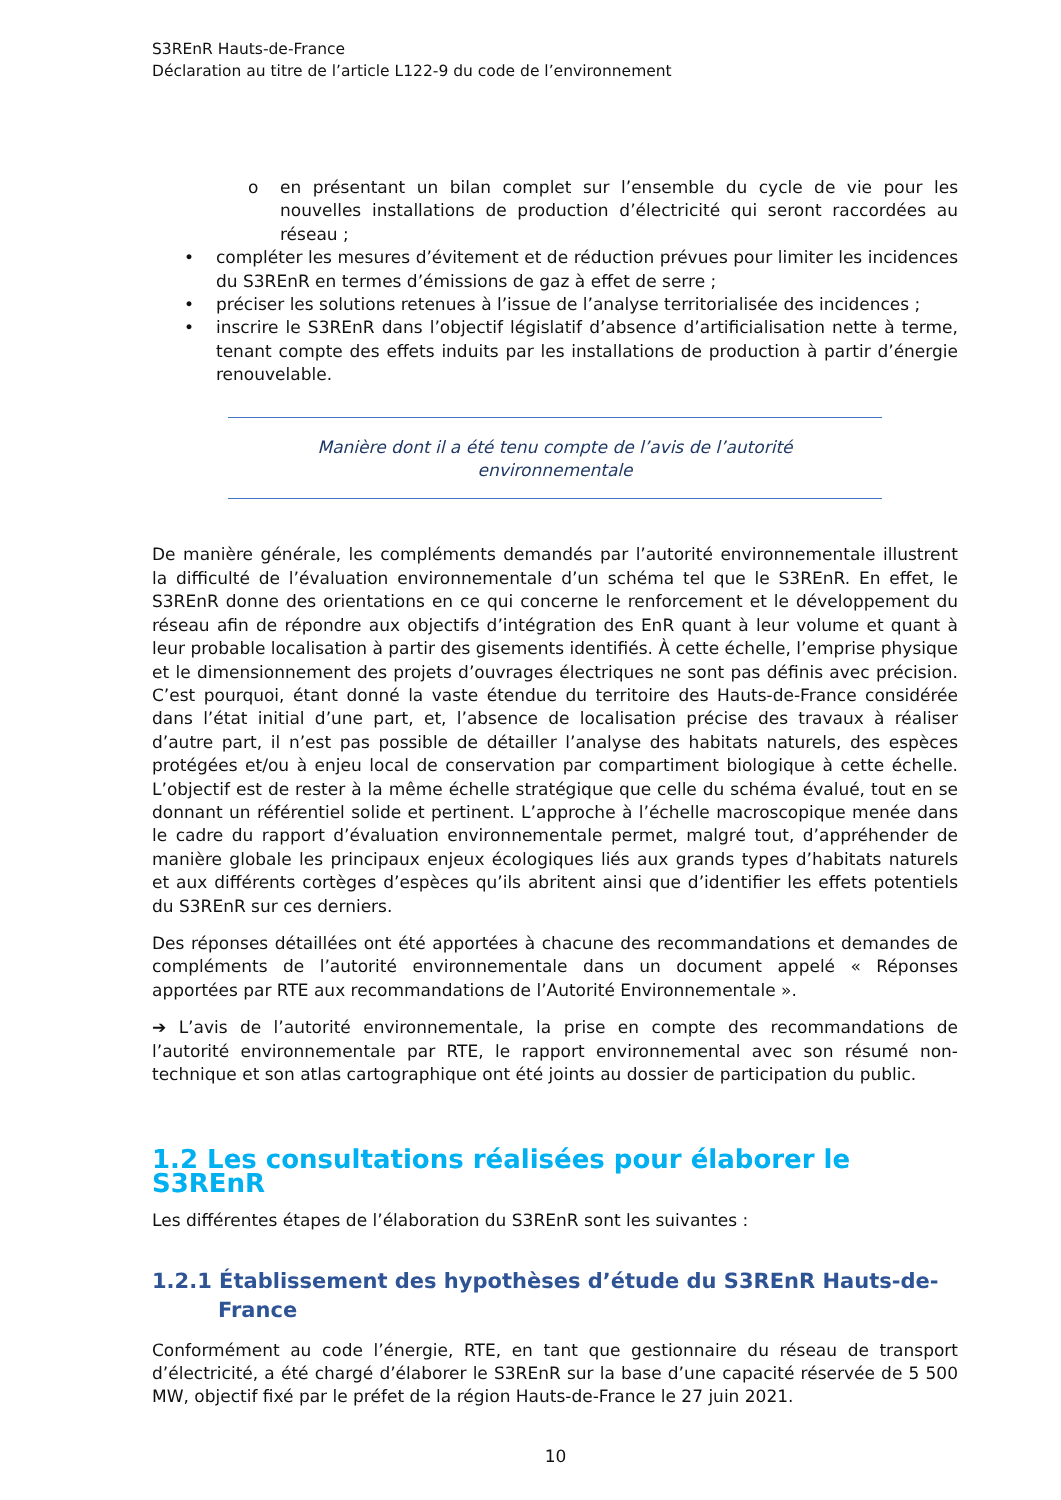S3REnR Hauts-de-France
Déclaration au titre de l’article L122-9 du code de l’environnement
o en présentant un bilan complet sur l’ensemble du cycle de vie pour les nouvelles installations de production d’électricité qui seront raccordées au réseau ;
• compléter les mesures d’évitement et de réduction prévues pour limiter les incidences du S3REnR en termes d’émissions de gaz à effet de serre ;
• préciser les solutions retenues à l’issue de l’analyse territorialisée des incidences ;
• inscrire le S3REnR dans l’objectif législatif d’absence d’artificialisation nette à terme, tenant compte des effets induits par les installations de production à partir d’énergie renouvelable.
Manière dont il a été tenu compte de l’avis de l’autorité
environnementale
De manière générale, les compléments demandés par l’autorité environnementale illustrent la difficulté de l’évaluation environnementale d’un schéma tel que le S3REnR. En effet, le S3REnR donne des orientations en ce qui concerne le renforcement et le développement du réseau afin de répondre aux objectifs d’intégration des EnR quant à leur volume et quant à leur probable localisation à partir des gisements identifiés. À cette échelle, l’emprise physique et le dimensionnement des projets d’ouvrages électriques ne sont pas définis avec précision. C’est pourquoi, étant donné la vaste étendue du territoire des Hauts-de-France considérée dans l’état initial d’une part, et, l’absence de localisation précise des travaux à réaliser d’autre part, il n’est pas possible de détailler l’analyse des habitats naturels, des espèces protégées et/ou à enjeu local de conservation par compartiment biologique à cette échelle. L’objectif est de rester à la même échelle stratégique que celle du schéma évalué, tout en se donnant un référentiel solide et pertinent. L’approche à l’échelle macroscopique menée dans le cadre du rapport d’évaluation environnementale permet, malgré tout, d’appréhender de manière globale les principaux enjeux écologiques liés aux grands types d’habitats naturels et aux différents cortèges d’espèces qu’ils abritent ainsi que d’identifier les effets potentiels du S3REnR sur ces derniers.
Des réponses détaillées ont été apportées à chacune des recommandations et demandes de compléments de l’autorité environnementale dans un document appelé « Réponses apportées par RTE aux recommandations de l’Autorité Environnementale ».
➔ L’avis de l’autorité environnementale, la prise en compte des recommandations de l’autorité environnementale par RTE, le rapport environnemental avec son résumé non-technique et son atlas cartographique ont été joints au dossier de participation du public.
1.2 Les consultations réalisées pour élaborer le S3REnR
Les différentes étapes de l’élaboration du S3REnR sont les suivantes :
1.2.1 Établissement des hypothèses d’étude du S3REnR Hauts-de-France
Conformément au code l’énergie, RTE, en tant que gestionnaire du réseau de transport d’électricité, a été chargé d’élaborer le S3REnR sur la base d’une capacité réservée de 5 500 MW, objectif fixé par le préfet de la région Hauts-de-France le 27 juin 2021.
10